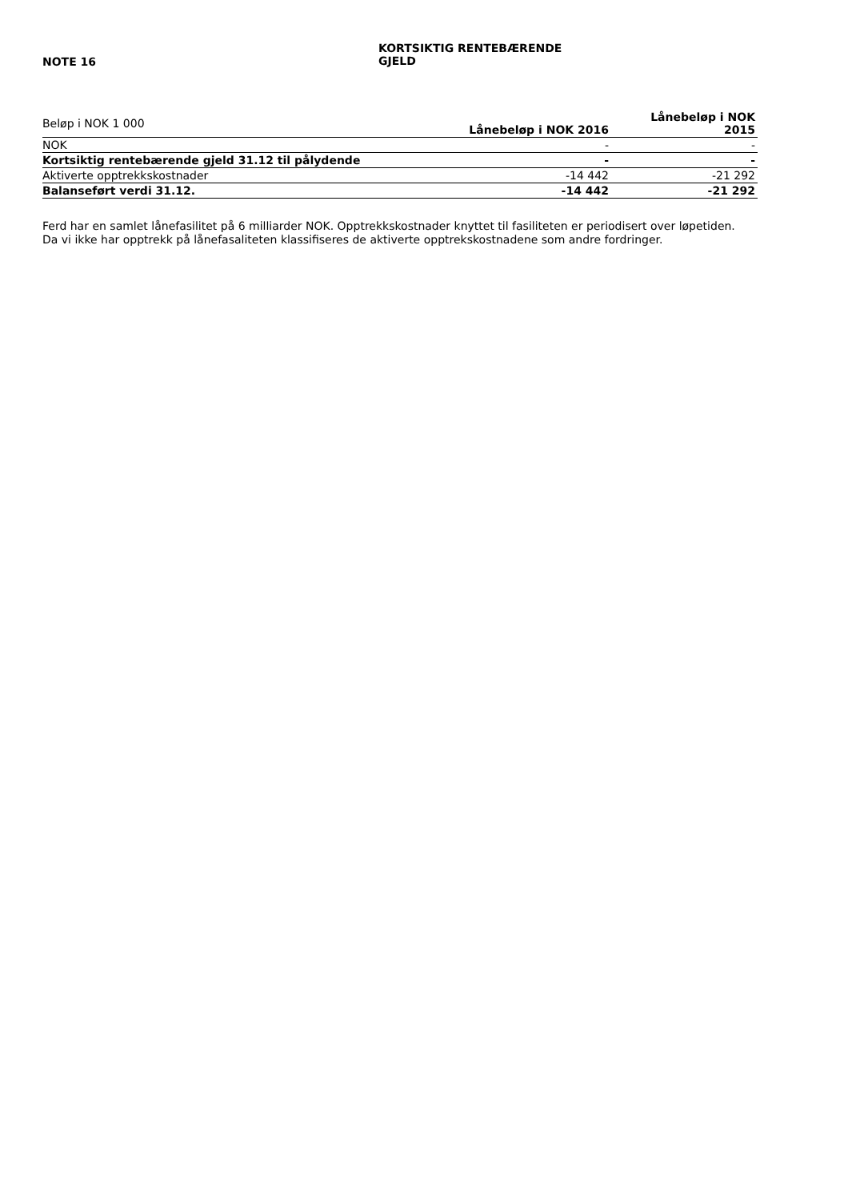NOTE 16
KORTSIKTIG RENTEBÆRENDE GJELD
| Beløp i NOK 1 000 | Lånebeløp i NOK 2016 | Lånebeløp i NOK 2015 |
| --- | --- | --- |
| NOK | - | - |
| Kortsiktig rentebærende gjeld 31.12 til pålydende | - | - |
| Aktiverte opptrekkskostnader | -14 442 | -21 292 |
| Balanseført verdi 31.12. | -14 442 | -21 292 |
Ferd har en samlet lånefasilitet på 6 milliarder NOK. Opptrekkskostnader knyttet til fasiliteten er periodisert over løpetiden.
Da vi ikke har opptrekk på lånefasaliteten klassifiseres de aktiverte opptrekskostnadene som andre fordringer.